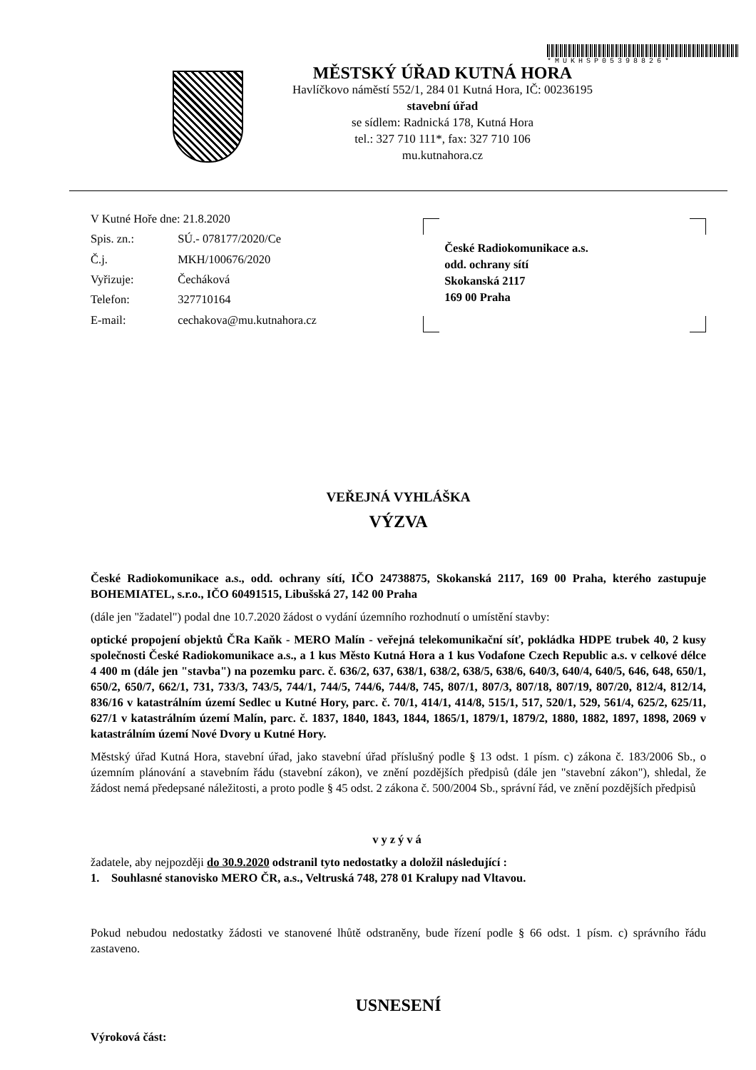*MUKHSP05398826*
MĚSTSKÝ ÚŘAD KUTNÁ HORA
Havlíčkovo náměstí 552/1, 284 01 Kutná Hora, IČ: 00236195
stavební úřad
se sídlem: Radnická 178, Kutná Hora
tel.: 327 710 111*, fax: 327 710 106
mu.kutnahora.cz
| V Kutné Hoře dne: 21.8.2020 | |
| Spis. zn.: | SÚ.- 078177/2020/Ce |
| Č.j. | MKH/100676/2020 |
| Vyřizuje: | Čecháková |
| Telefon: | 327710164 |
| E-mail: | cechakova@mu.kutnahora.cz |
České Radiokomunikace a.s.
odd. ochrany sítí
Skokanská 2117
169 00 Praha
VEŘEJNÁ VYHLÁŠKA
VÝZVA
České Radiokomunikace a.s., odd. ochrany sítí, IČO 24738875, Skokanská 2117, 169 00 Praha, kterého zastupuje BOHEMIATEL, s.r.o., IČO 60491515, Libušská 27, 142 00 Praha
(dále jen "žadatel") podal dne 10.7.2020 žádost o vydání územního rozhodnutí o umístění stavby:
optické propojení objektů ČRa Kaňk - MERO Malín - veřejná telekomunikační síť, pokládka HDPE trubek 40, 2 kusy společnosti České Radiokomunikace a.s., a 1 kus Město Kutná Hora a 1 kus Vodafone Czech Republic a.s. v celkové délce 4 400 m (dále jen "stavba") na pozemku parc. č. 636/2, 637, 638/1, 638/2, 638/5, 638/6, 640/3, 640/4, 640/5, 646, 648, 650/1, 650/2, 650/7, 662/1, 731, 733/3, 743/5, 744/1, 744/5, 744/6, 744/8, 745, 807/1, 807/3, 807/18, 807/19, 807/20, 812/4, 812/14, 836/16 v katastrálním území Sedlec u Kutné Hory, parc. č. 70/1, 414/1, 414/8, 515/1, 517, 520/1, 529, 561/4, 625/2, 625/11, 627/1 v katastrálním území Malín, parc. č. 1837, 1840, 1843, 1844, 1865/1, 1879/1, 1879/2, 1880, 1882, 1897, 1898, 2069 v katastrálním území Nové Dvory u Kutné Hory.
Městský úřad Kutná Hora, stavební úřad, jako stavební úřad příslušný podle § 13 odst. 1 písm. c) zákona č. 183/2006 Sb., o územním plánování a stavebním řádu (stavební zákon), ve znění pozdějších předpisů (dále jen "stavební zákon"), shledal, že žádost nemá předepsané náležitosti, a proto podle § 45 odst. 2 zákona č. 500/2004 Sb., správní řád, ve znění pozdějších předpisů
vyzývá
žadatele, aby nejpozději do 30.9.2020 odstranil tyto nedostatky a doložil následující :
1. Souhlasné stanovisko MERO ČR, a.s., Veltruská 748, 278 01 Kralupy nad Vltavou.
Pokud nebudou nedostatky žádosti ve stanovené lhůtě odstraněny, bude řízení podle § 66 odst. 1 písm. c) správního řádu zastaveno.
USNESENÍ
Výroková část: